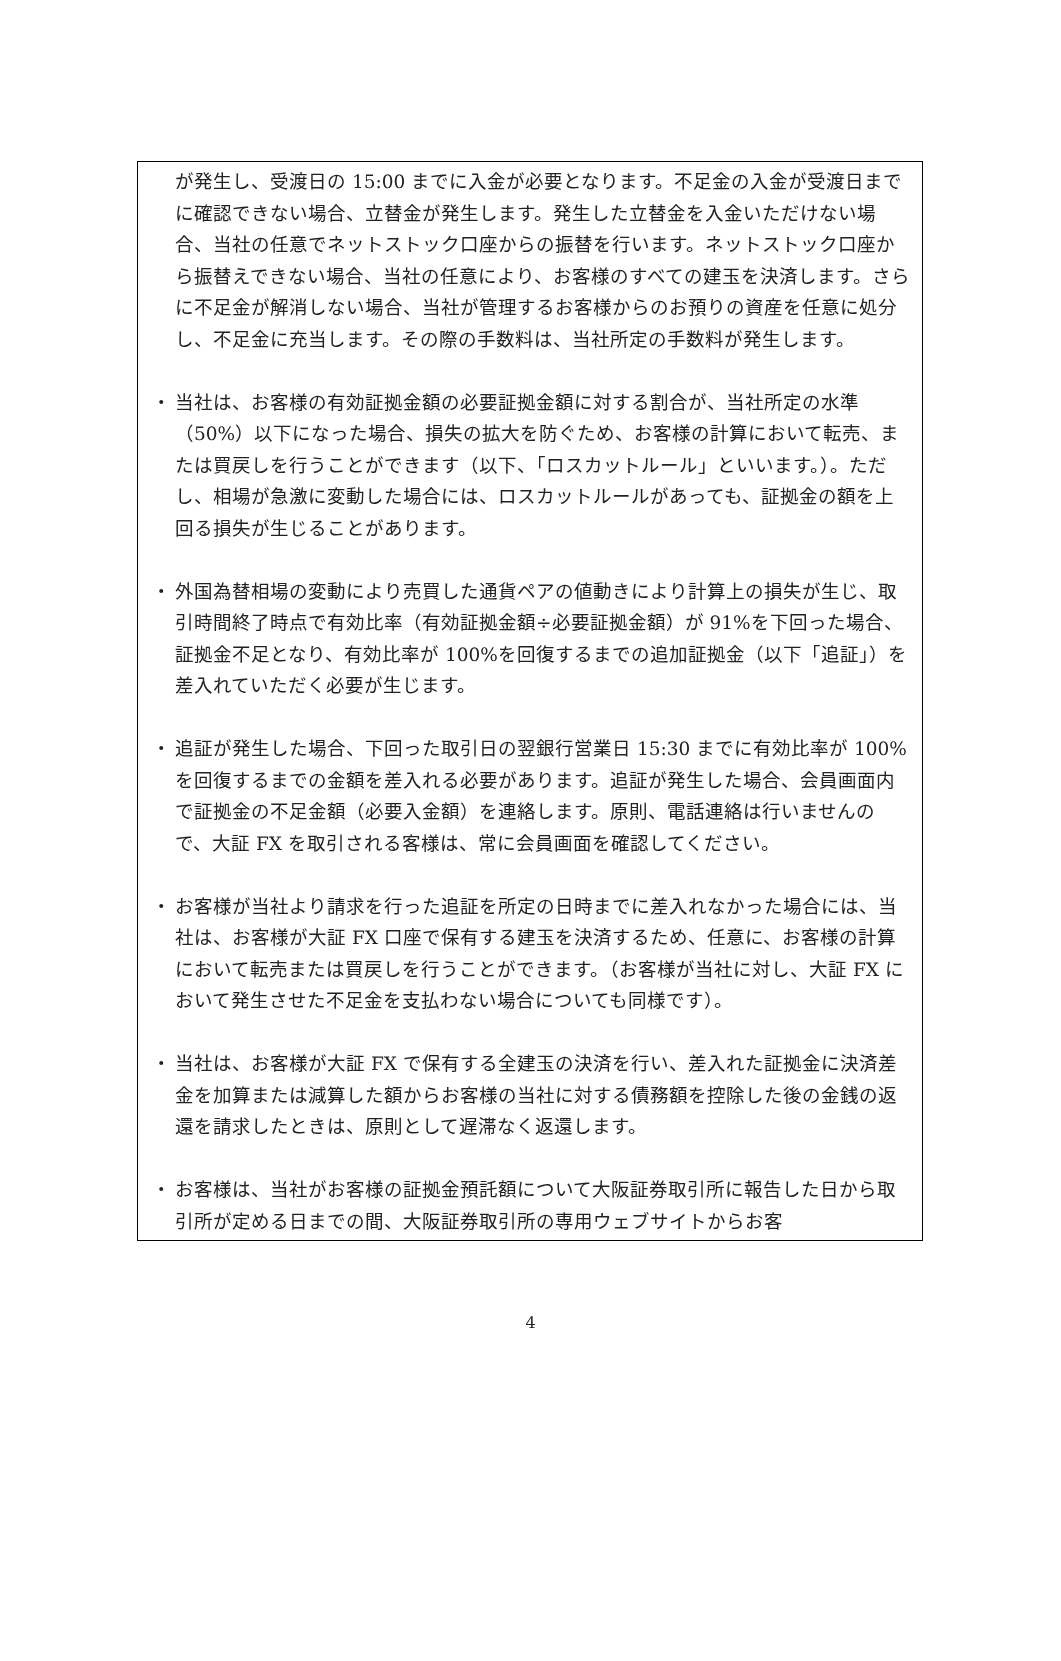が発生し、受渡日の 15:00 までに入金が必要となります。不足金の入金が受渡日までに確認できない場合、立替金が発生します。発生した立替金を入金いただけない場合、当社の任意でネットストック口座からの振替を行います。ネットストック口座から振替えできない場合、当社の任意により、お客様のすべての建玉を決済します。さらに不足金が解消しない場合、当社が管理するお客様からのお預りの資産を任意に処分し、不足金に充当します。その際の手数料は、当社所定の手数料が発生します。
・ 当社は、お客様の有効証拠金額の必要証拠金額に対する割合が、当社所定の水準（50%）以下になった場合、損失の拡大を防ぐため、お客様の計算において転売、または買戻しを行うことができます（以下、「ロスカットルール」といいます。）。ただし、相場が急激に変動した場合には、ロスカットルールがあっても、証拠金の額を上回る損失が生じることがあります。
・ 外国為替相場の変動により売買した通貨ペアの値動きにより計算上の損失が生じ、取引時間終了時点で有効比率（有効証拠金額÷必要証拠金額）が 91%を下回った場合、証拠金不足となり、有効比率が 100%を回復するまでの追加証拠金（以下「追証」）を差入れていただく必要が生じます。
・ 追証が発生した場合、下回った取引日の翌銀行営業日 15:30 までに有効比率が 100%を回復するまでの金額を差入れる必要があります。追証が発生した場合、会員画面内で証拠金の不足金額（必要入金額）を連絡します。原則、電話連絡は行いませんので、大証 FX を取引される客様は、常に会員画面を確認してください。
・ お客様が当社より請求を行った追証を所定の日時までに差入れなかった場合には、当社は、お客様が大証 FX 口座で保有する建玉を決済するため、任意に、お客様の計算において転売または買戻しを行うことができます。（お客様が当社に対し、大証 FX において発生させた不足金を支払わない場合についても同様です）。
・ 当社は、お客様が大証 FX で保有する全建玉の決済を行い、差入れた証拠金に決済差金を加算または減算した額からお客様の当社に対する債務額を控除した後の金銭の返還を請求したときは、原則として遅滞なく返還します。
・ お客様は、当社がお客様の証拠金預託額について大阪証券取引所に報告した日から取引所が定める日までの間、大阪証券取引所の専用ウェブサイトからお客
4